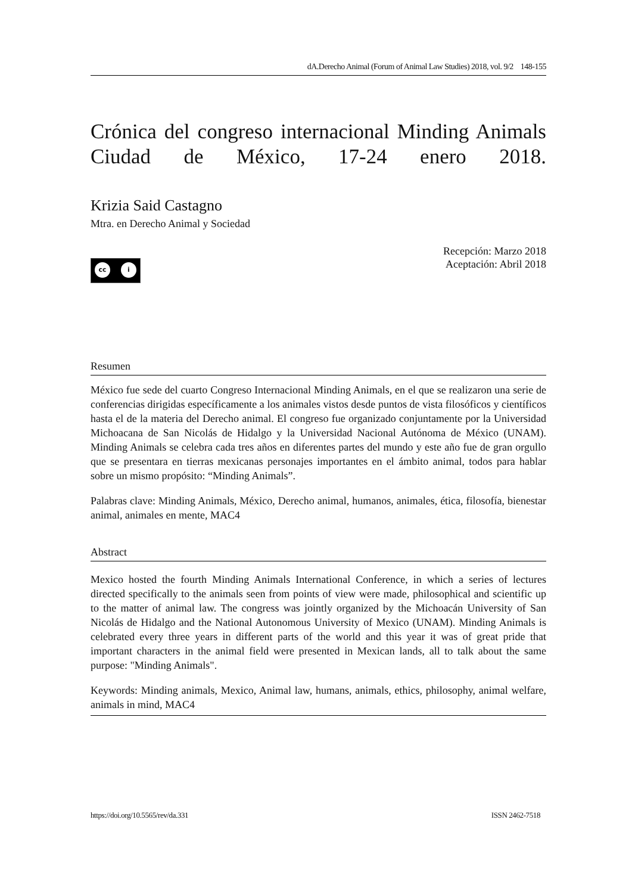dA.Derecho Animal (Forum of Animal Law Studies) 2018, vol. 9/2 148-155
Crónica del congreso internacional Minding Animals
Ciudad de México, 17-24 enero 2018.
Krizia Said Castagno
Mtra. en Derecho Animal y Sociedad
Recepción: Marzo 2018
Aceptación: Abril 2018
cc i
Resumen
México fue sede del cuarto Congreso Internacional Minding Animals, en el que se realizaron una serie de conferencias dirigidas específicamente a los animales vistos desde puntos de vista filosóficos y científicos hasta el de la materia del Derecho animal. El congreso fue organizado conjuntamente por la Universidad Michoacana de San Nicolás de Hidalgo y la Universidad Nacional Autónoma de México (UNAM). Minding Animals se celebra cada tres años en diferentes partes del mundo y este año fue de gran orgullo que se presentara en tierras mexicanas personajes importantes en el ámbito animal, todos para hablar sobre un mismo propósito: “Minding Animals”.
Palabras clave: Minding Animals, México, Derecho animal, humanos, animales, ética, filosofía, bienestar animal, animales en mente, MAC4
Abstract
Mexico hosted the fourth Minding Animals International Conference, in which a series of lectures directed specifically to the animals seen from points of view were made, philosophical and scientific up to the matter of animal law. The congress was jointly organized by the Michoacán University of San Nicolás de Hidalgo and the National Autonomous University of Mexico (UNAM). Minding Animals is celebrated every three years in different parts of the world and this year it was of great pride that important characters in the animal field were presented in Mexican lands, all to talk about the same purpose: "Minding Animals".
Keywords: Minding animals, Mexico, Animal law, humans, animals, ethics, philosophy, animal welfare, animals in mind, MAC4
https://doi.org/10.5565/rev/da.331 ISSN 2462-7518